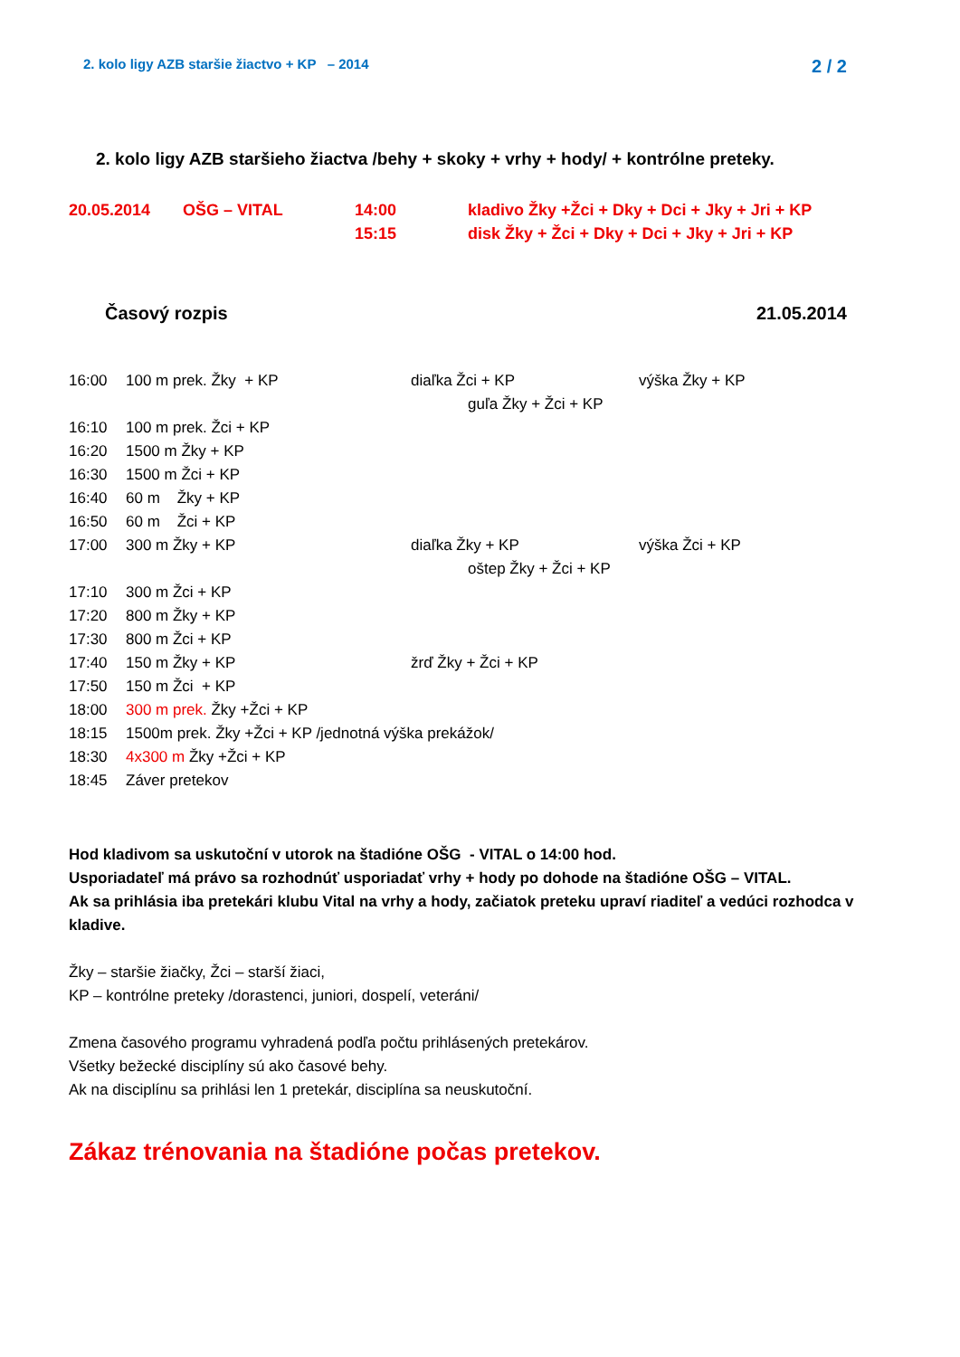2. kolo ligy AZB staršie žiactvo + KP – 2014 2 / 2
2. kolo ligy AZB staršieho žiactva /behy + skoky + vrhy + hody/ + kontrólne preteky.
20.05.2014 OŠG – VITAL 14:00 kladivo Žky +Žci + Dky + Dci + Jky + Jri + KP
15:15 disk Žky + Žci + Dky + Dci + Jky + Jri + KP
Časový rozpis 21.05.2014
16:00 100 m prek. Žky + KP diaľka Žci + KP výška Žky + KP
guľa Žky + Žci + KP
16:10 100 m prek. Žci + KP
16:20 1500 m Žky + KP
16:30 1500 m Žci + KP
16:40 60 m Žky + KP
16:50 60 m Žci + KP
17:00 300 m Žky + KP diaľka Žky + KP výška Žci + KP
oštep Žky + Žci + KP
17:10 300 m Žci + KP
17:20 800 m Žky + KP
17:30 800 m Žci + KP
17:40 150 m Žky + KP žrď Žky + Žci + KP
17:50 150 m Žci + KP
18:00 300 m prek. Žky +Žci + KP
18:15 1500m prek. Žky +Žci + KP /jednotná výška prekážok/
18:30 4x300 m Žky +Žci + KP
18:45 Záver pretekov
Hod kladivom sa uskutoční v utorok na štadióne OŠG - VITAL o 14:00 hod.
Usporiadateľ má právo sa rozhodnúť usporiadať vrhy + hody po dohode na štadióne OŠG – VITAL.
Ak sa prihlásia iba pretekári klubu Vital na vrhy a hody, začiatok preteku upraví riaditeľ a vedúci rozhodca v kladive.
Žky – staršie žiačky, Žci – starší žiaci,
KP – kontrólne preteky /dorastenci, juniori, dospelí, veteráni/
Zmena časového programu vyhradená podľa počtu prihlásených pretekárov.
Všetky bežecké disciplíny sú ako časové behy.
Ak na disciplínu sa prihlási len 1 pretekár, disciplína sa neuskutoční.
Zákaz trénovania na štadióne počas pretekov.